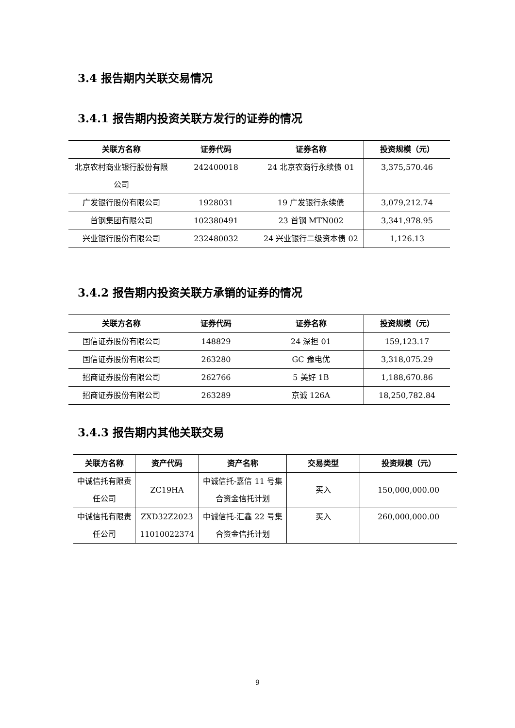3.4 报告期内关联交易情况
3.4.1 报告期内投资关联方发行的证券的情况
| 关联方名称 | 证券代码 | 证券名称 | 投资规模（元） |
| --- | --- | --- | --- |
| 北京农村商业银行股份有限公司 | 242400018 | 24 北京农商行永续债 01 | 3,375,570.46 |
| 广发银行股份有限公司 | 1928031 | 19 广发银行永续债 | 3,079,212.74 |
| 首钢集团有限公司 | 102380491 | 23 首钢 MTN002 | 3,341,978.95 |
| 兴业银行股份有限公司 | 232480032 | 24 兴业银行二级资本债 02 | 1,126.13 |
3.4.2 报告期内投资关联方承销的证券的情况
| 关联方名称 | 证券代码 | 证券名称 | 投资规模（元） |
| --- | --- | --- | --- |
| 国信证券股份有限公司 | 148829 | 24 深担 01 | 159,123.17 |
| 国信证券股份有限公司 | 263280 | GC 豫电优 | 3,318,075.29 |
| 招商证券股份有限公司 | 262766 | 5 美好 1B | 1,188,670.86 |
| 招商证券股份有限公司 | 263289 | 京诚 126A | 18,250,782.84 |
3.4.3 报告期内其他关联交易
| 关联方名称 | 资产代码 | 资产名称 | 交易类型 | 投资规模（元） |
| --- | --- | --- | --- | --- |
| 中诚信托有限责任公司 | ZC19HA | 中诚信托-嘉信 11 号集合资金信托计划 | 买入 | 150,000,000.00 |
| 中诚信托有限责任公司 | ZXD32Z2023 11010022374 | 中诚信托-汇鑫 22 号集合资金信托计划 | 买入 | 260,000,000.00 |
9